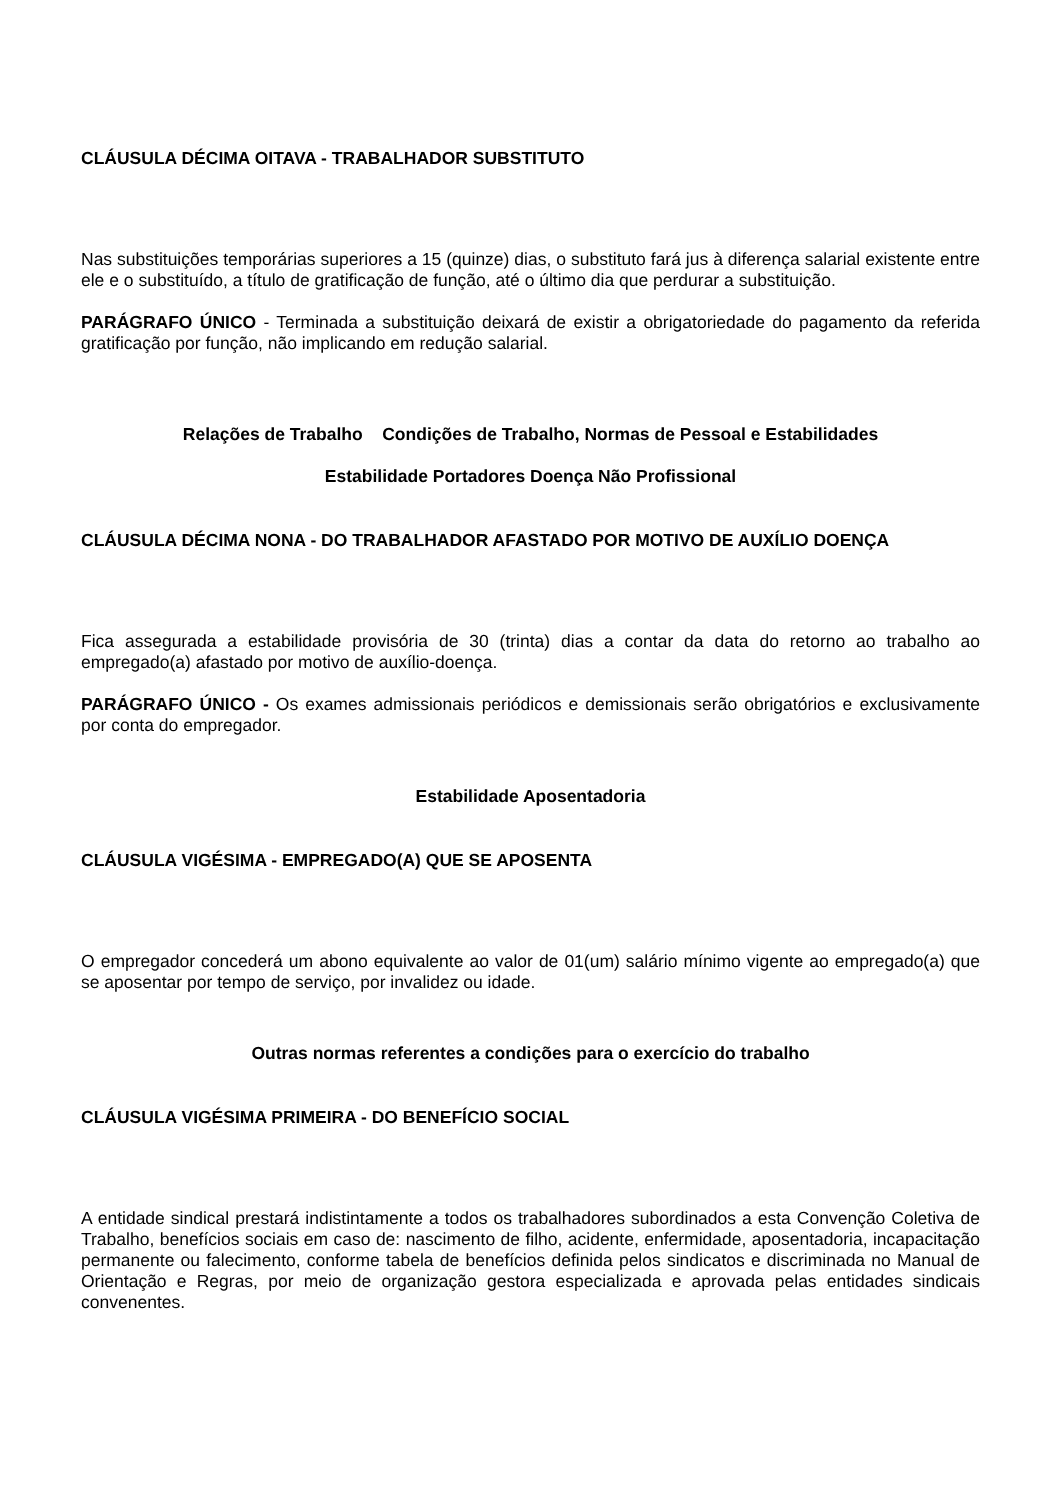CLÁUSULA DÉCIMA OITAVA - TRABALHADOR SUBSTITUTO
Nas substituições temporárias superiores a 15 (quinze) dias, o substituto fará jus à diferença salarial existente entre ele e o substituído, a título de gratificação de função, até o último dia que perdurar a substituição.
PARÁGRAFO ÚNICO - Terminada a substituição deixará de existir a obrigatoriedade do pagamento da referida gratificação por função, não implicando em redução salarial.
Relações de Trabalho Condições de Trabalho, Normas de Pessoal e Estabilidades
Estabilidade Portadores Doença Não Profissional
CLÁUSULA DÉCIMA NONA - DO TRABALHADOR AFASTADO POR MOTIVO DE AUXÍLIO DOENÇA
Fica assegurada a estabilidade provisória de 30 (trinta) dias a contar da data do retorno ao trabalho ao empregado(a) afastado por motivo de auxílio-doença.
PARÁGRAFO ÚNICO - Os exames admissionais periódicos e demissionais serão obrigatórios e exclusivamente por conta do empregador.
Estabilidade Aposentadoria
CLÁUSULA VIGÉSIMA - EMPREGADO(A) QUE SE APOSENTA
O empregador concederá um abono equivalente ao valor de 01(um) salário mínimo vigente ao empregado(a) que se aposentar por tempo de serviço, por invalidez ou idade.
Outras normas referentes a condições para o exercício do trabalho
CLÁUSULA VIGÉSIMA PRIMEIRA - DO BENEFÍCIO SOCIAL
A entidade sindical prestará indistintamente a todos os trabalhadores subordinados a esta Convenção Coletiva de Trabalho, benefícios sociais em caso de: nascimento de filho, acidente, enfermidade, aposentadoria, incapacitação permanente ou falecimento, conforme tabela de benefícios definida pelos sindicatos e discriminada no Manual de Orientação e Regras, por meio de organização gestora especializada e aprovada pelas entidades sindicais convenentes.